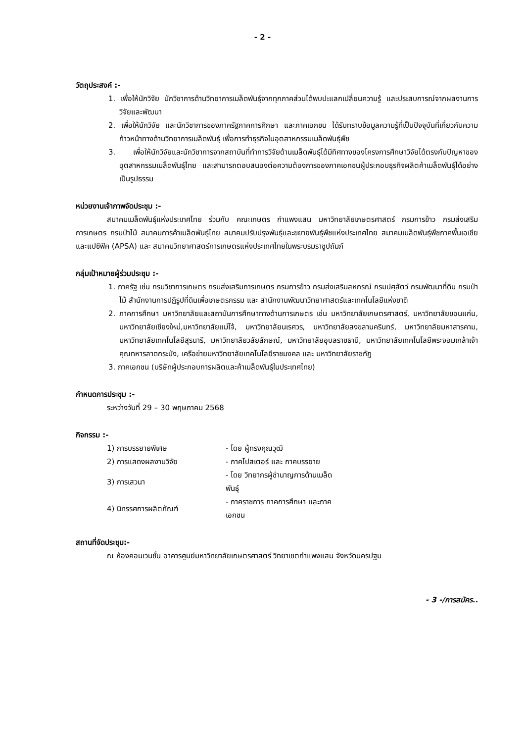- 2 -
วัตถุประสงค์ :-
1. เพื่อให้นักวิจัย นักวิชาการด้านวิทยาการเมล็ดพันธุ์จากทุกภาคส่วนได้พบปะแลกเปลี่ยนความรู้ และประสบการณ์จากผลงานการวิจัยและพัฒนา
2. เพื่อให้นักวิจัย และนักวิชาการของภาครัฐภาคการศึกษา และภาคเอกชน ได้รับทราบข้อมูลความรู้ที่เป็นปัจจุบันที่เกี่ยวกับความก้าวหน้าทางด้านวิทยาการเมล็ดพันธุ์ เพื่อการทำธุรกิจในอุตสาหกรรมเมล็ดพันธุ์พืช
3. เพื่อให้นักวิจัยและนักวิชาการจากสถาบันที่ทำการวิจัยด้านเมล็ดพันธุ์ได้มีทิศทางของโครงการศึกษาวิจัยได้ตรงกับปัญหาของอุตสาหกรรมเมล็ดพันธุ์ไทย และสามารถตอบสนองต่อความต้องการของภาคเอกชนผู้ประกอบธุรกิจผลิตค้าเมล็ดพันธุ์ได้อย่างเป็นรูปธรรม
หน่วยงานเจ้าภาพจัดประชุม :-
สมาคมเมล็ดพันธุ์แห่งประเทศไทย ร่วมกับ คณะเกษตร กำแพงแสน มหาวิทยาลัยเกษตรศาสตร์ กรมการข้าว กรมส่งเสริมการเกษตร กรมป่าไม้ สมาคมการค้าเมล็ดพันธุ์ไทย สมาคมปรับปรุงพันธุ์และขยายพันธุ์พืชแห่งประเทศไทย สมาคมเมล็ดพันธุ์พืชภาคพื้นเอเชียและแปซิฟิค (APSA) และ สมาคมวิทยาศาสตร์การเกษตรแห่งประเทศไทยในพระบรมราชูปถัมภ์
กลุ่มเป้าหมายผู้ร่วมประชุม :-
1. ภาครัฐ เช่น กรมวิชาการเกษตร กรมส่งเสริมการเกษตร กรมการข้าว กรมส่งเสริมสหกรณ์ กรมปศุสัตว์ กรมพัฒนาที่ดิน กรมป่าไม้ สำนักงานการปฏิรูปที่ดินเพื่อเกษตรกรรม และ สำนักงานพัฒนาวิทยาศาสตร์และเทคโนโลยีแห่งชาติ
2. ภาคการศึกษา มหาวิทยาลัยและสถาบันการศึกษาทางด้านการเกษตร เช่น มหาวิทยาลัยเกษตรศาสตร์, มหาวิทยาลัยขอนแก่น, มหาวิทยาลัยเชียงใหม่,มหาวิทยาลัยแม่โจ้, มหาวิทยาลัยนเรศวร, มหาวิทยาลัยสงขลานครินทร์, มหาวิทยาลัยมหาสารคาม, มหาวิทยาลัยเทคโนโลยีสุรนารี, มหาวิทยาลัยวลัยลักษณ์, มหาวิทยาลัยอุบลราชธานี, มหาวิทยาลัยเทคโนโลยีพระจอมเกล้าเจ้าคุณทหารลาดกระบัง, เครือข่ายมหาวิทยาลัยเทคโนโลยีราชมงคล และ มหาวิทยาลัยราชภัฏ
3. ภาคเอกชน (บริษัทผู้ประกอบการผลิตและค้าเมล็ดพันธุ์ในประเทศไทย)
กำหนดการประชุม :-
ระหว่างวันที่ 29 – 30 พฤษภาคม 2568
กิจกรรม :-
| 1) การบรรยายพิเศษ | - โดย ผู้ทรงคุณวุฒิ |
| 2) การแสดงผลงานวิจัย | - ภาคโปสเตอร์ และ ภาคบรรยาย |
| 3) การเสวนา | - โดย วิทยากรผู้ชำนาญการด้านเมล็ดพันธุ์ |
| 4) นิทรรศการผลิตภัณฑ์ | - ภาคราชการ ภาคการศึกษา และภาคเอกชน |
สถานที่จัดประชุม:-
ณ ห้องคอนเวนชั่น อาคารศูนย์มหาวิทยาลัยเกษตรศาสตร์ วิทยาเขตกำแพงแสน จังหวัดนครปฐม
- 3 -/การสมัคร..